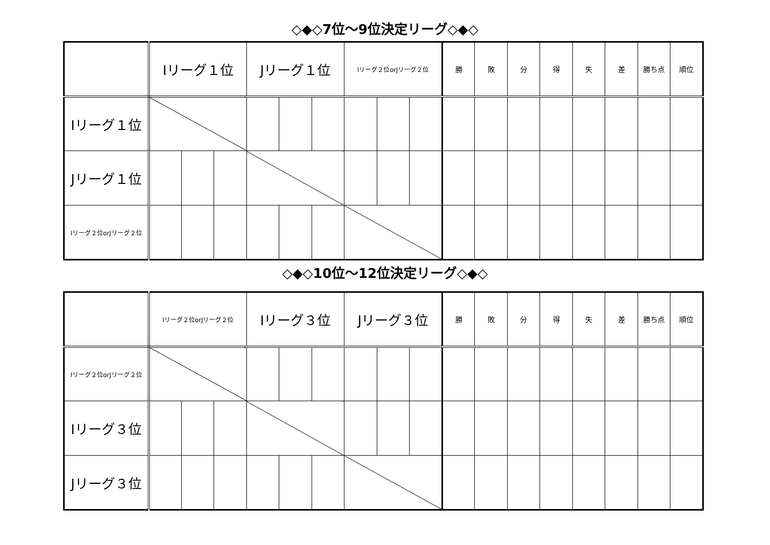◇◆◇7位～9位決定リーグ◇◆◇
| | Iリーグ１位 | | | Jリーグ１位 | | | Iリーグ２位orJリーグ２位 | | | 勝 | 敗 | 分 | 得 | 失 | 差 | 勝ち点 | 順位 |
| --- | --- | --- | --- | --- | --- | --- | --- | --- | --- | --- | --- | --- | --- | --- | --- | --- | --- |
| Iリーグ１位 | | | | | | | | | | | | | | | | | |
| Jリーグ１位 | | | | | | | | | | | | | | | | | |
| Iリーグ２位orJリーグ２位 | | | | | | | | | | | | | | | | | |
◇◆◇10位～12位決定リーグ◇◆◇
| | Iリーグ２位orJリーグ２位 | | | Iリーグ３位 | | | Jリーグ３位 | | | 勝 | 敗 | 分 | 得 | 失 | 差 | 勝ち点 | 順位 |
| --- | --- | --- | --- | --- | --- | --- | --- | --- | --- | --- | --- | --- | --- | --- | --- | --- | --- |
| Iリーグ２位orJリーグ２位 | | | | | | | | | | | | | | | | | |
| Iリーグ３位 | | | | | | | | | | | | | | | | | |
| Jリーグ３位 | | | | | | | | | | | | | | | | | |